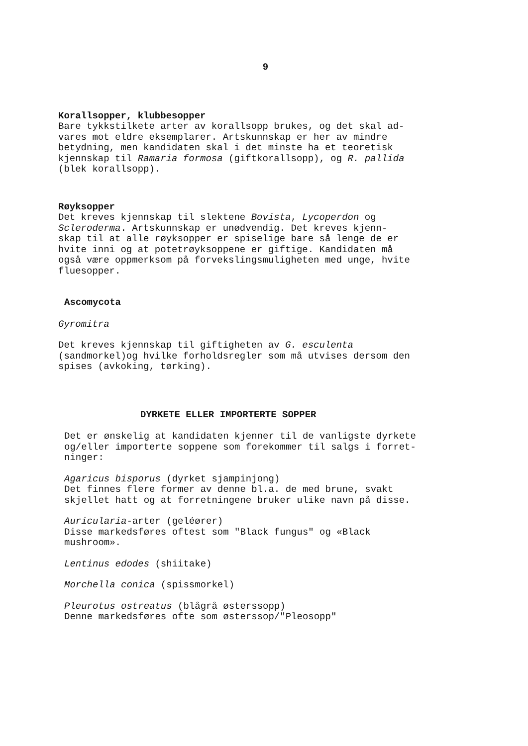9
Korallsopper, klubbesopper
Bare tykkstilkete arter av korallsopp brukes, og det skal ad- vares mot eldre eksemplarer. Artskunnskap er her av mindre betydning, men kandidaten skal i det minste ha et teoretisk kjennskap til Ramaria formosa (giftkorallsopp), og R. pallida (blek korallsopp).
Røyksopper
Det kreves kjennskap til slektene Bovista, Lycoperdon og Scleroderma. Artskunnskap er unødvendig. Det kreves kjenn- skap til at alle røyksopper er spiselige bare så lenge de er hvite inni og at potetrøyksoppene er giftige. Kandidaten må også være oppmerksom på forvekslingsmuligheten med unge, hvite fluesopper.
Ascomycota
Gyromitra
Det kreves kjennskap til giftigheten av G. esculenta (sandmorkel)og hvilke forholdsregler som må utvises dersom den spises (avkoking, tørking).
DYRKETE ELLER IMPORTERTE SOPPER
Det er ønskelig at kandidaten kjenner til de vanligste dyrkete og/eller importerte soppene som forekommer til salgs i forret- ninger:
Agaricus bisporus (dyrket sjampinjong) Det finnes flere former av denne bl.a. de med brune, svakt skjellet hatt og at forretningene bruker ulike navn på disse.
Auricularia-arter (geléører) Disse markedsføres oftest som "Black fungus" og «Black mushroom».
Lentinus edodes (shiitake)
Morchella conica (spissmorkel)
Pleurotus ostreatus (blågrå østerssopp) Denne markedsføres ofte som østerssop/"Pleosopp"